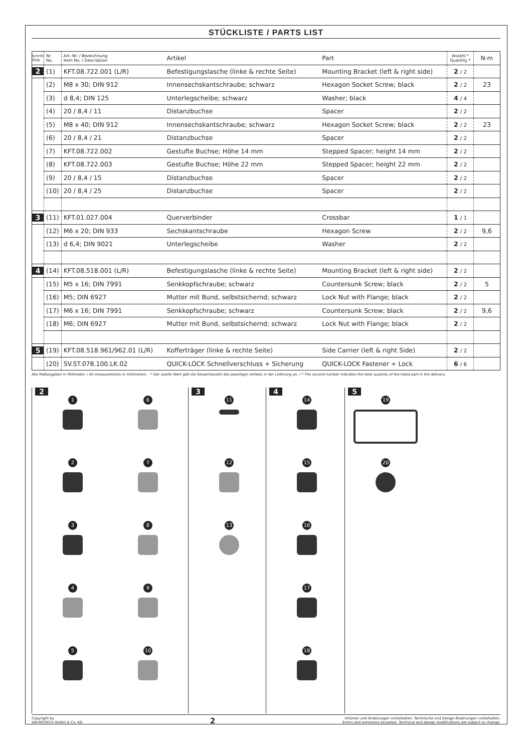STÜCKLISTE / PARTS LIST
| Schritt Step | Nr. No. | Art.-Nr. / Bezeichnung Item No. / Description | Artikel | Part | Anzahl * Quantity * | N·m |
| --- | --- | --- | --- | --- | --- | --- |
| 2 | (1) | KFT.08.722.001 (L/R) | Befestigungslasche (linke & rechte Seite) | Mounting Bracket (left & right side) | 2 / 2 | |
| | (2) | M8 x 30; DIN 912 | Innensechskantschraube; schwarz | Hexagon Socket Screw; black | 2 / 2 | 23 |
| | (3) | d 8,4; DIN 125 | Unterlegscheibe; schwarz | Washer; black | 4 / 4 | |
| | (4) | 20 / 8,4 / 11 | Distanzbuchse | Spacer | 2 / 2 | |
| | (5) | M8 x 40; DIN 912 | Innensechskantschraube; schwarz | Hexagon Socket Screw; black | 2 / 2 | 23 |
| | (6) | 20 / 8,4 / 21 | Distanzbuchse | Spacer | 2 / 2 | |
| | (7) | KFT.08.722.002 | Gestufte Buchse; Höhe 14 mm | Stepped Spacer; height 14 mm | 2 / 2 | |
| | (8) | KFT.08.722.003 | Gestufte Buchse; Höhe 22 mm | Stepped Spacer; height 22 mm | 2 / 2 | |
| | (9) | 20 / 8,4 / 15 | Distanzbuchse | Spacer | 2 / 2 | |
| | (10) | 20 / 8,4 / 25 | Distanzbuchse | Spacer | 2 / 2 | |
| 3 | (11) | KFT.01.027.004 | Querverbinder | Crossbar | 1 / 1 | |
| | (12) | M6 x 20; DIN 933 | Sechskantschraube | Hexagon Screw | 2 / 2 | 9,6 |
| | (13) | d 6,4; DIN 9021 | Unterlegscheibe | Washer | 2 / 2 | |
| 4 | (14) | KFT.08.518.001 (L/R) | Befestigungslasche (linke & rechte Seite) | Mounting Bracket (left & right side) | 2 / 2 | |
| | (15) | M5 x 16; DIN 7991 | Senkkopfschraube; schwarz | Countersunk Screw; black | 2 / 2 | 5 |
| | (16) | M5; DIN 6927 | Mutter mit Bund, selbstsichernd; schwarz | Lock Nut with Flange; black | 2 / 2 | |
| | (17) | M6 x 16; DIN 7991 | Senkkopfschraube; schwarz | Countersunk Screw; black | 2 / 2 | 9,6 |
| | (18) | M6; DIN 6927 | Mutter mit Bund, selbstsichernd; schwarz | Lock Nut with Flange; black | 2 / 2 | |
| 5 | (19) | KFT.08.518.961/962.01 (L/R) | Kofferträger (linke & rechte Seite) | Side Carrier (left & right Side) | 2 / 2 | |
| | (20) | SV.ST.078.100.LK.02 | QUICK-LOCK Schnellverschluss + Sicherung | QUICK-LOCK Fastener + Lock | 6 / 6 | |
Alle Maßangaben in Millimeter. / All measurements in millimeters. · * Der zweite Wert gibt die Gesamtanzahl des jeweiligen Artikels in der Lieferung an. / * The second number indicates the total quantity of the listed part in the delivery.
2
1
6
2
7
3
8
4
9
5
10
3
11
12
13
4
14
15
16
17
18
5
19
20
Copyright by
SW-MOTECH GmbH & Co. KG
2
Irrtümer und Änderungen vorbehalten. Technische und Design-Änderungen vorbehalten.
Errors and omissions excepted. Technical and design modifications are subject to change.